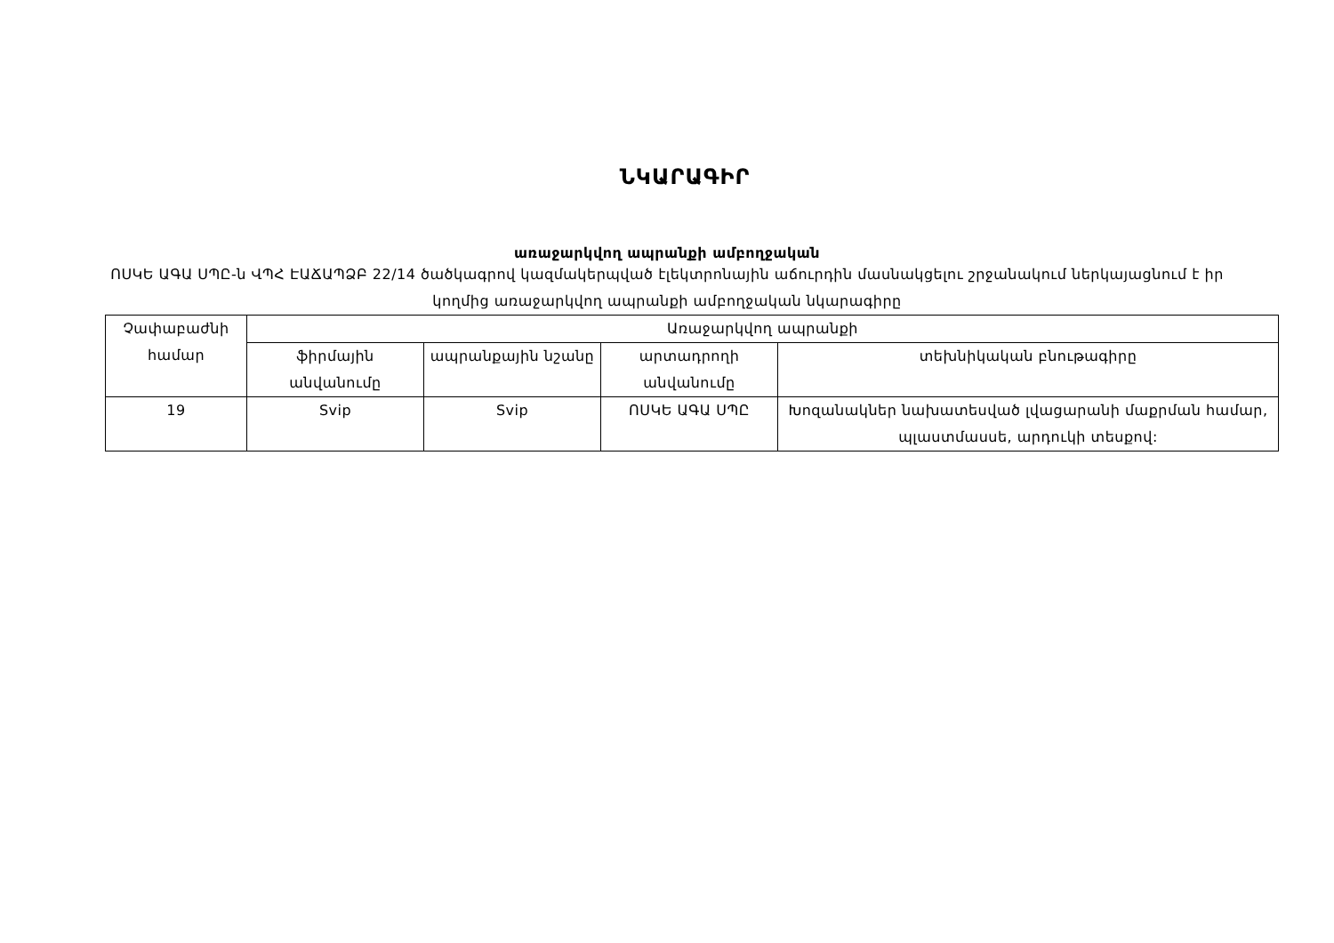ՆԿԱՐԱԳԻՐ
առաջարկվող ապրանքի ամբողջական
ՈՍԿԵ ԱԳԱ ՍՊԸ-ն ՎՊՀ ԷԱՃԱՊՁԲ 22/14 ծածկագրով կազմակերպված էլեկտրոնային աճուրդին մասնակցելու շրջանակում ներկայացնում է իր կողմից առաջարկվող ապրանքի ամբողջական նկարագիրը
| Չափաբաժնի համար | Առաջարկվող ապրանքի | | | |
| --- | --- | --- | --- | --- |
| | ֆիրմային անվանումը | ապրանքային նշանը | արտադրողի անվանումը | տեխնիկական բնութագիրը |
| 19 | Svip | Svip | ՈՍԿԵ ԱԳԱ ՍՊԸ | Խոզանակներ նախատեսված լվացարանի մաքրման համար, պլաստմասսե, արդուկի տեսքով: |